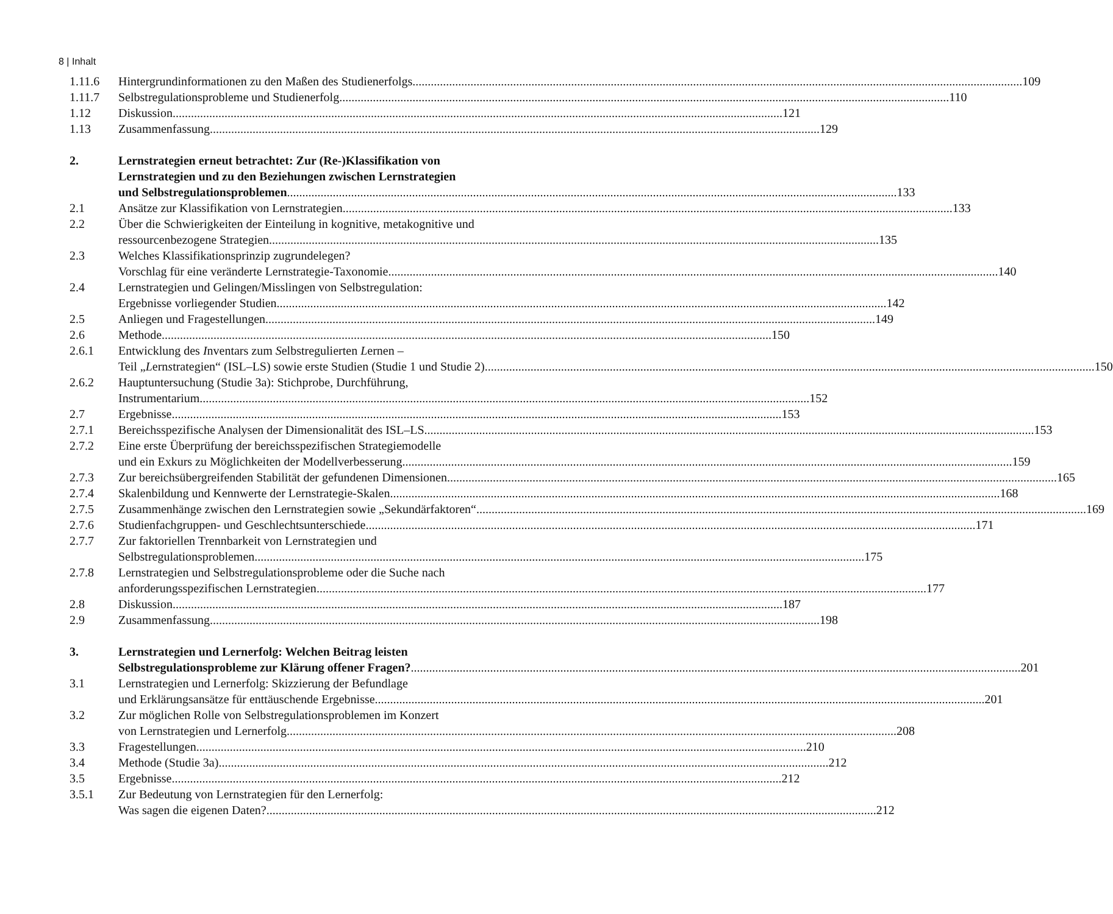8 | Inhalt
1.11.6 Hintergrundinformationen zu den Maßen des Studienerfolgs 109
1.11.7 Selbstregulationsprobleme und Studienerfolg 110
1.12 Diskussion 121
1.13 Zusammenfassung 129
2. Lernstrategien erneut betrachtet: Zur (Re-)Klassifikation von
Lernstrategien und zu den Beziehungen zwischen Lernstrategien
und Selbstregulationsproblemen 133
2.1 Ansätze zur Klassifikation von Lernstrategien 133
2.2 Über die Schwierigkeiten der Einteilung in kognitive, metakognitive und
ressourcenbezogene Strategien 135
2.3 Welches Klassifikationsprinzip zugrundelegen?
Vorschlag für eine veränderte Lernstrategie-Taxonomie 140
2.4 Lernstrategien und Gelingen/Misslingen von Selbstregulation:
Ergebnisse vorliegender Studien 142
2.5 Anliegen und Fragestellungen 149
2.6 Methode 150
2.6.1 Entwicklung des Inventars zum Selbstregulierten Lernen –
Teil „Lernstrategien“ (ISL–LS) sowie erste Studien (Studie 1 und Studie 2) 150
2.6.2 Hauptuntersuchung (Studie 3a): Stichprobe, Durchführung,
Instrumentarium 152
2.7 Ergebnisse 153
2.7.1 Bereichsspezifische Analysen der Dimensionalität des ISL–LS 153
2.7.2 Eine erste Überprüfung der bereichsspezifischen Strategiemodelle
und ein Exkurs zu Möglichkeiten der Modellverbesserung 159
2.7.3 Zur bereichsübergreifenden Stabilität der gefundenen Dimensionen 165
2.7.4 Skalenbildung und Kennwerte der Lernstrategie-Skalen 168
2.7.5 Zusammenhänge zwischen den Lernstrategien sowie „Sekundärfaktoren“ 169
2.7.6 Studienfachgruppen- und Geschlechtsunterschiede 171
2.7.7 Zur faktoriellen Trennbarkeit von Lernstrategien und
Selbstregulationsproblemen 175
2.7.8 Lernstrategien und Selbstregulationsprobleme oder die Suche nach
anforderungsspezifischen Lernstrategien 177
2.8 Diskussion 187
2.9 Zusammenfassung 198
3. Lernstrategien und Lernerfolg: Welchen Beitrag leisten
Selbstregulationsprobleme zur Klärung offener Fragen? 201
3.1 Lernstrategien und Lernerfolg: Skizzierung der Befundlage
und Erklärungsansätze für enttäuschende Ergebnisse 201
3.2 Zur möglichen Rolle von Selbstregulationsproblemen im Konzert
von Lernstrategien und Lernerfolg 208
3.3 Fragestellungen 210
3.4 Methode (Studie 3a) 212
3.5 Ergebnisse 212
3.5.1 Zur Bedeutung von Lernstrategien für den Lernerfolg:
Was sagen die eigenen Daten? 212